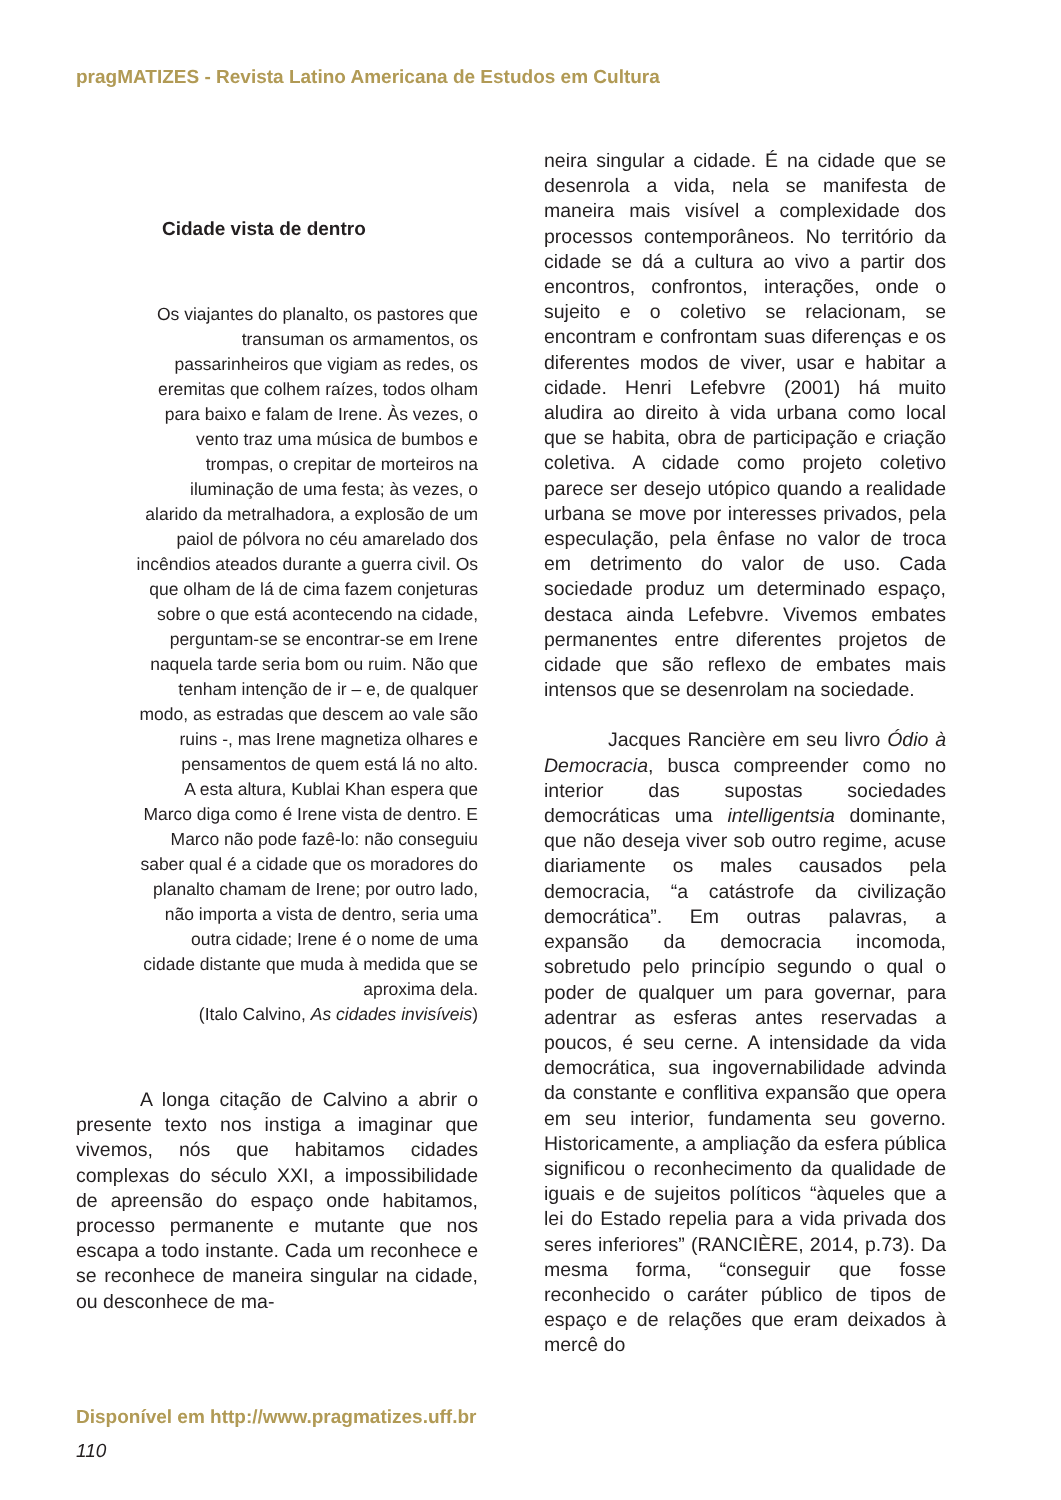pragMATIZES - Revista Latino Americana de Estudos em Cultura
Cidade vista de dentro
Os viajantes do planalto, os pastores que transuman os armamentos, os passarinheiros que vigiam as redes, os eremitas que colhem raízes, todos olham para baixo e falam de Irene. Às vezes, o vento traz uma música de bumbos e trompas, o crepitar de morteiros na iluminação de uma festa; às vezes, o alarido da metralhadora, a explosão de um paiol de pólvora no céu amarelado dos incêndios ateados durante a guerra civil. Os que olham de lá de cima fazem conjeturas sobre o que está acontecendo na cidade, perguntam-se se encontrar-se em Irene naquela tarde seria bom ou ruim. Não que tenham intenção de ir – e, de qualquer modo, as estradas que descem ao vale são ruins -, mas Irene magnetiza olhares e pensamentos de quem está lá no alto.
A esta altura, Kublai Khan espera que Marco diga como é Irene vista de dentro. E Marco não pode fazê-lo: não conseguiu saber qual é a cidade que os moradores do planalto chamam de Irene; por outro lado, não importa a vista de dentro, seria uma outra cidade; Irene é o nome de uma cidade distante que muda à medida que se aproxima dela.
(Italo Calvino, As cidades invisíveis)
A longa citação de Calvino a abrir o presente texto nos instiga a imaginar que vivemos, nós que habitamos cidades complexas do século XXI, a impossibilidade de apreensão do espaço onde habitamos, processo permanente e mutante que nos escapa a todo instante. Cada um reconhece e se reconhece de maneira singular na cidade, ou desconhece de ma-
neira singular a cidade. É na cidade que se desenrola a vida, nela se manifesta de maneira mais visível a complexidade dos processos contemporâneos. No território da cidade se dá a cultura ao vivo a partir dos encontros, confrontos, interações, onde o sujeito e o coletivo se relacionam, se encontram e confrontam suas diferenças e os diferentes modos de viver, usar e habitar a cidade. Henri Lefebvre (2001) há muito aludira ao direito à vida urbana como local que se habita, obra de participação e criação coletiva. A cidade como projeto coletivo parece ser desejo utópico quando a realidade urbana se move por interesses privados, pela especulação, pela ênfase no valor de troca em detrimento do valor de uso. Cada sociedade produz um determinado espaço, destaca ainda Lefebvre. Vivemos embates permanentes entre diferentes projetos de cidade que são reflexo de embates mais intensos que se desenrolam na sociedade.
Jacques Rancière em seu livro Ódio à Democracia, busca compreender como no interior das supostas sociedades democráticas uma intelligentsia dominante, que não deseja viver sob outro regime, acuse diariamente os males causados pela democracia, “a catástrofe da civilização democrática”. Em outras palavras, a expansão da democracia incomoda, sobretudo pelo princípio segundo o qual o poder de qualquer um para governar, para adentrar as esferas antes reservadas a poucos, é seu cerne. A intensidade da vida democrática, sua ingovernabilidade advinda da constante e conflitiva expansão que opera em seu interior, fundamenta seu governo. Historicamente, a ampliação da esfera pública significou o reconhecimento da qualidade de iguais e de sujeitos políticos “àqueles que a lei do Estado repelia para a vida privada dos seres inferiores” (RANCIÈRE, 2014, p.73). Da mesma forma, “conseguir que fosse reconhecido o caráter público de tipos de espaço e de relações que eram deixados à mercê do
Disponível em http://www.pragmatizes.uff.br
110